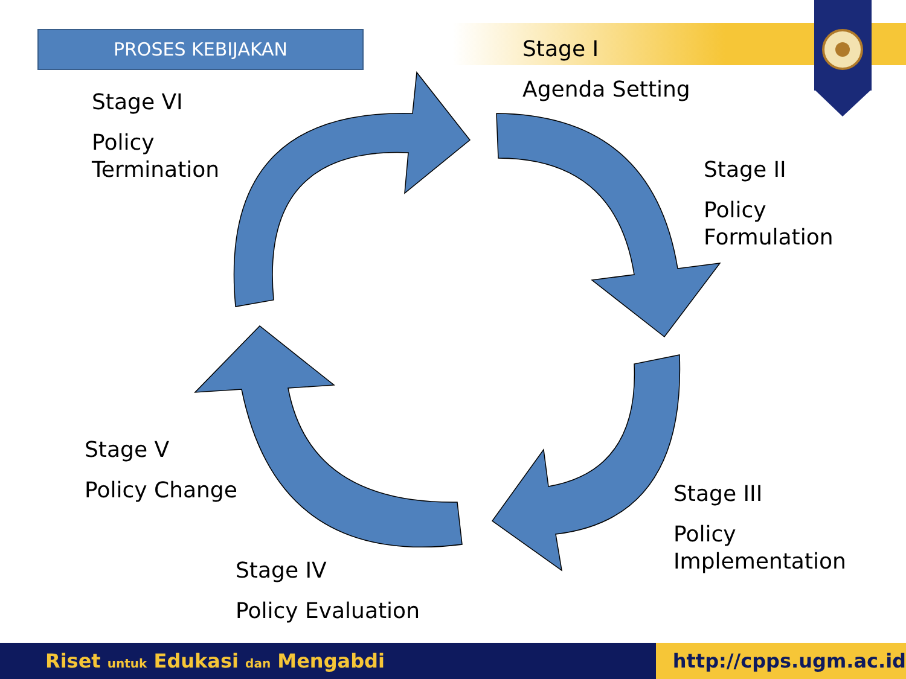PROSES KEBIJAKAN
Stage I
Agenda Setting
Stage II
Policy
Formulation
Stage III
Policy
Implementation
Stage IV
Policy Evaluation
Stage V
Policy Change
Stage VI
Policy
Termination
Riset untuk Edukasi dan Mengabdi http://cpps.ugm.ac.id